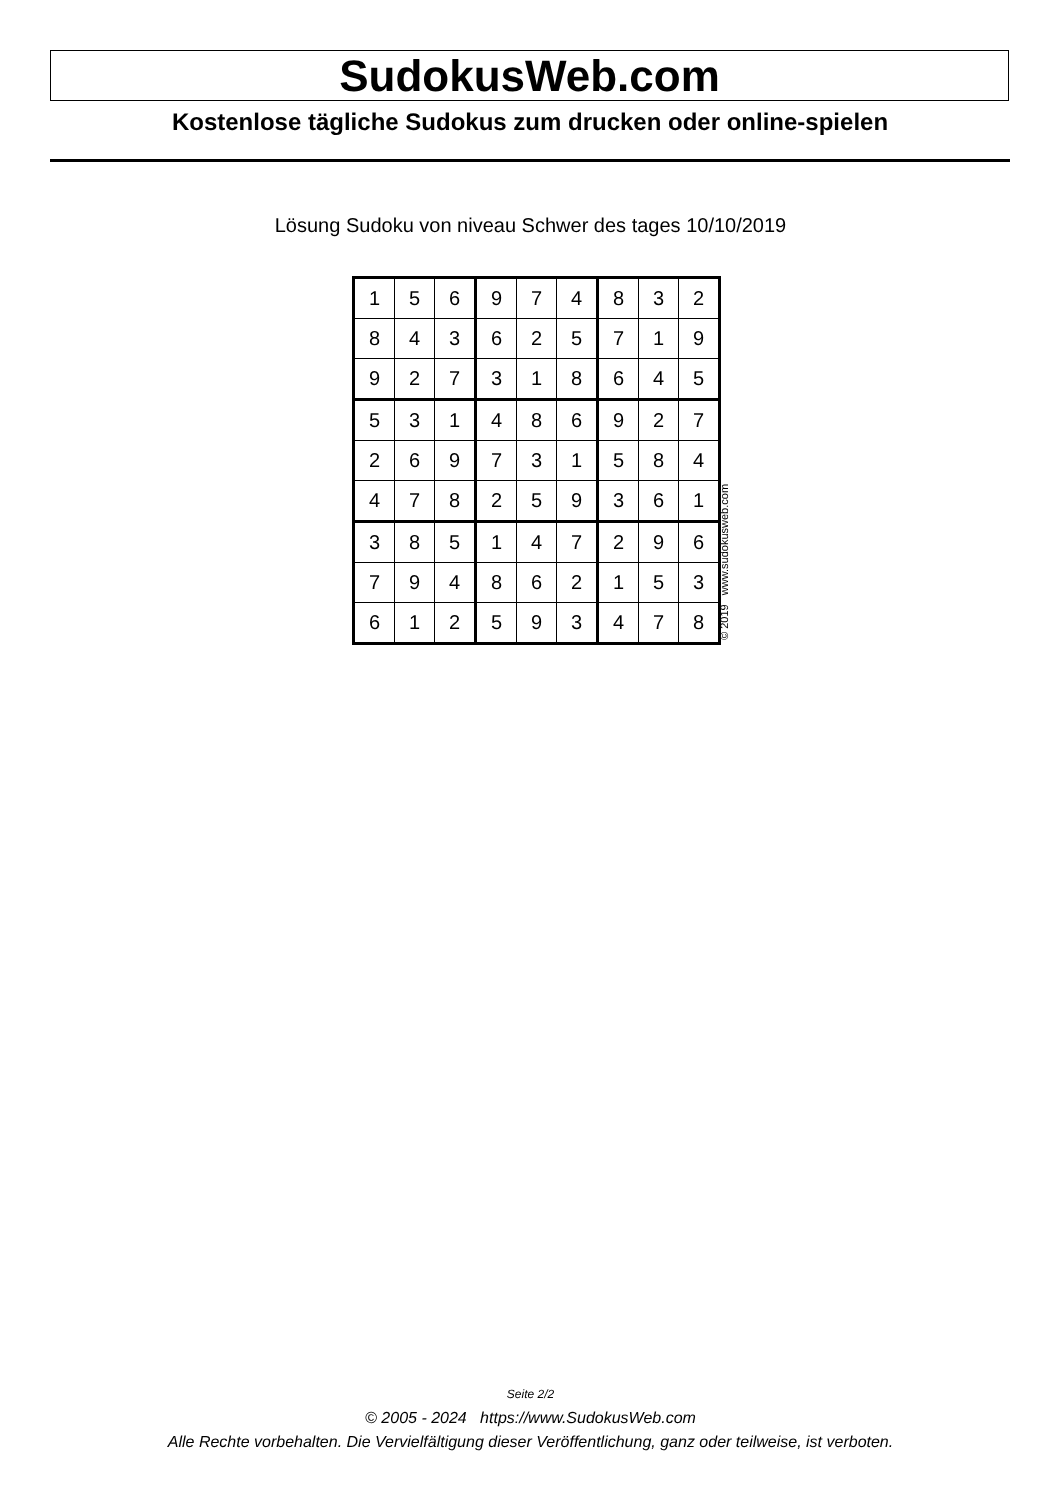SudokusWeb.com
Kostenlose tägliche Sudokus zum drucken oder online-spielen
Lösung Sudoku von niveau Schwer des tages 10/10/2019
| 1 | 5 | 6 | 9 | 7 | 4 | 8 | 3 | 2 |
| 8 | 4 | 3 | 6 | 2 | 5 | 7 | 1 | 9 |
| 9 | 2 | 7 | 3 | 1 | 8 | 6 | 4 | 5 |
| 5 | 3 | 1 | 4 | 8 | 6 | 9 | 2 | 7 |
| 2 | 6 | 9 | 7 | 3 | 1 | 5 | 8 | 4 |
| 4 | 7 | 8 | 2 | 5 | 9 | 3 | 6 | 1 |
| 3 | 8 | 5 | 1 | 4 | 7 | 2 | 9 | 6 |
| 7 | 9 | 4 | 8 | 6 | 2 | 1 | 5 | 3 |
| 6 | 1 | 2 | 5 | 9 | 3 | 4 | 7 | 8 |
© 2019 www.sudokusweb.com
Seite 2/2
© 2005 - 2024 https://www.SudokusWeb.com
Alle Rechte vorbehalten. Die Vervielfältigung dieser Veröffentlichung, ganz oder teilweise, ist verboten.